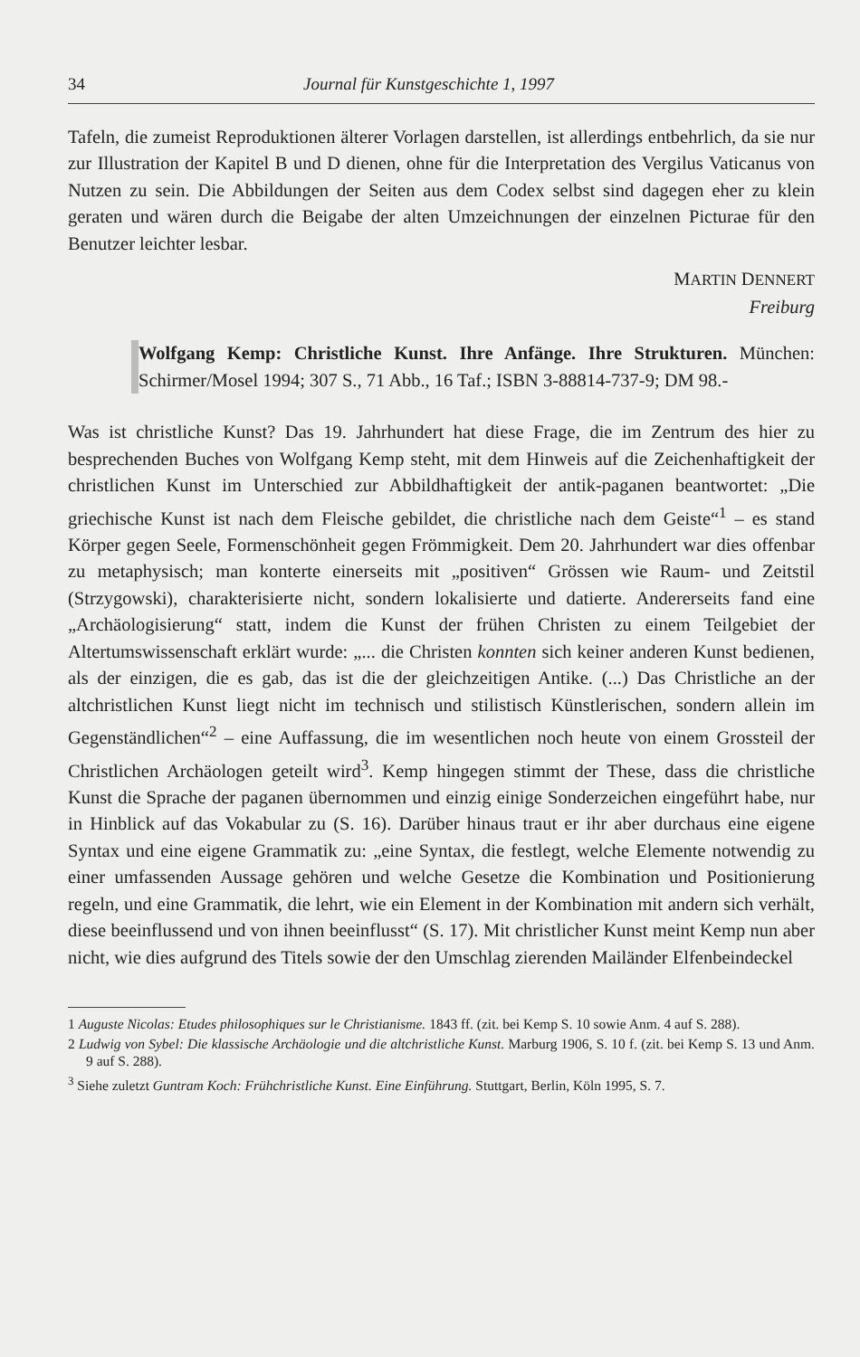34 Journal für Kunstgeschichte 1, 1997
Tafeln, die zumeist Reproduktionen älterer Vorlagen darstellen, ist allerdings entbehrlich, da sie nur zur Illustration der Kapitel B und D dienen, ohne für die Interpretation des Vergilus Vaticanus von Nutzen zu sein. Die Abbildungen der Seiten aus dem Codex selbst sind dagegen eher zu klein geraten und wären durch die Beigabe der alten Umzeichnungen der einzelnen Picturae für den Benutzer leichter lesbar.
MARTIN DENNERT
Freiburg
Wolfgang Kemp: Christliche Kunst. Ihre Anfänge. Ihre Strukturen. München: Schirmer/Mosel 1994; 307 S., 71 Abb., 16 Taf.; ISBN 3-88814-737-9; DM 98.-
Was ist christliche Kunst? Das 19. Jahrhundert hat diese Frage, die im Zentrum des hier zu besprechenden Buches von Wolfgang Kemp steht, mit dem Hinweis auf die Zeichenhaftigkeit der christlichen Kunst im Unterschied zur Abbildhaftigkeit der antik-paganen beantwortet: „Die griechische Kunst ist nach dem Fleische gebildet, die christliche nach dem Geiste“<sup>1</sup> – es stand Körper gegen Seele, Formenschönheit gegen Frömmigkeit. Dem 20. Jahrhundert war dies offenbar zu metaphysisch; man konterte einerseits mit „positiven“ Grössen wie Raum- und Zeitstil (Strzygowski), charakterisierte nicht, sondern lokalisierte und datierte. Andererseits fand eine „Archäologisierung“ statt, indem die Kunst der frühen Christen zu einem Teilgebiet der Altertumswissenschaft erklärt wurde: „... die Christen konnten sich keiner anderen Kunst bedienen, als der einzigen, die es gab, das ist die der gleichzeitigen Antike. (...) Das Christliche an der altchristlichen Kunst liegt nicht im technisch und stilistisch Künstlerischen, sondern allein im Gegenständlichen“<sup>2</sup> – eine Auffassung, die im wesentlichen noch heute von einem Grossteil der Christlichen Archäologen geteilt wird<sup>3</sup>. Kemp hingegen stimmt der These, dass die christliche Kunst die Sprache der paganen übernommen und einzig einige Sonderzeichen eingeführt habe, nur in Hinblick auf das Vokabular zu (S. 16). Darüber hinaus traut er ihr aber durchaus eine eigene Syntax und eine eigene Grammatik zu: „eine Syntax, die festlegt, welche Elemente notwendig zu einer umfassenden Aussage gehören und welche Gesetze die Kombination und Positionierung regeln, und eine Grammatik, die lehrt, wie ein Element in der Kombination mit andern sich verhält, diese beeinflussend und von ihnen beeinflusst“ (S. 17). Mit christlicher Kunst meint Kemp nun aber nicht, wie dies aufgrund des Titels sowie der den Umschlag zierenden Mailänder Elfenbeindeckel
1 Auguste Nicolas: Etudes philosophiques sur le Christianisme. 1843 ff. (zit. bei Kemp S. 10 sowie Anm. 4 auf S. 288).
2 Ludwig von Sybel: Die klassische Archäologie und die altchristliche Kunst. Marburg 1906, S. 10 f. (zit. bei Kemp S. 13 und Anm. 9 auf S. 288).
<sup>3</sup> Siehe zuletzt Guntram Koch: Frühchristliche Kunst. Eine Einführung. Stuttgart, Berlin, Köln 1995, S. 7.